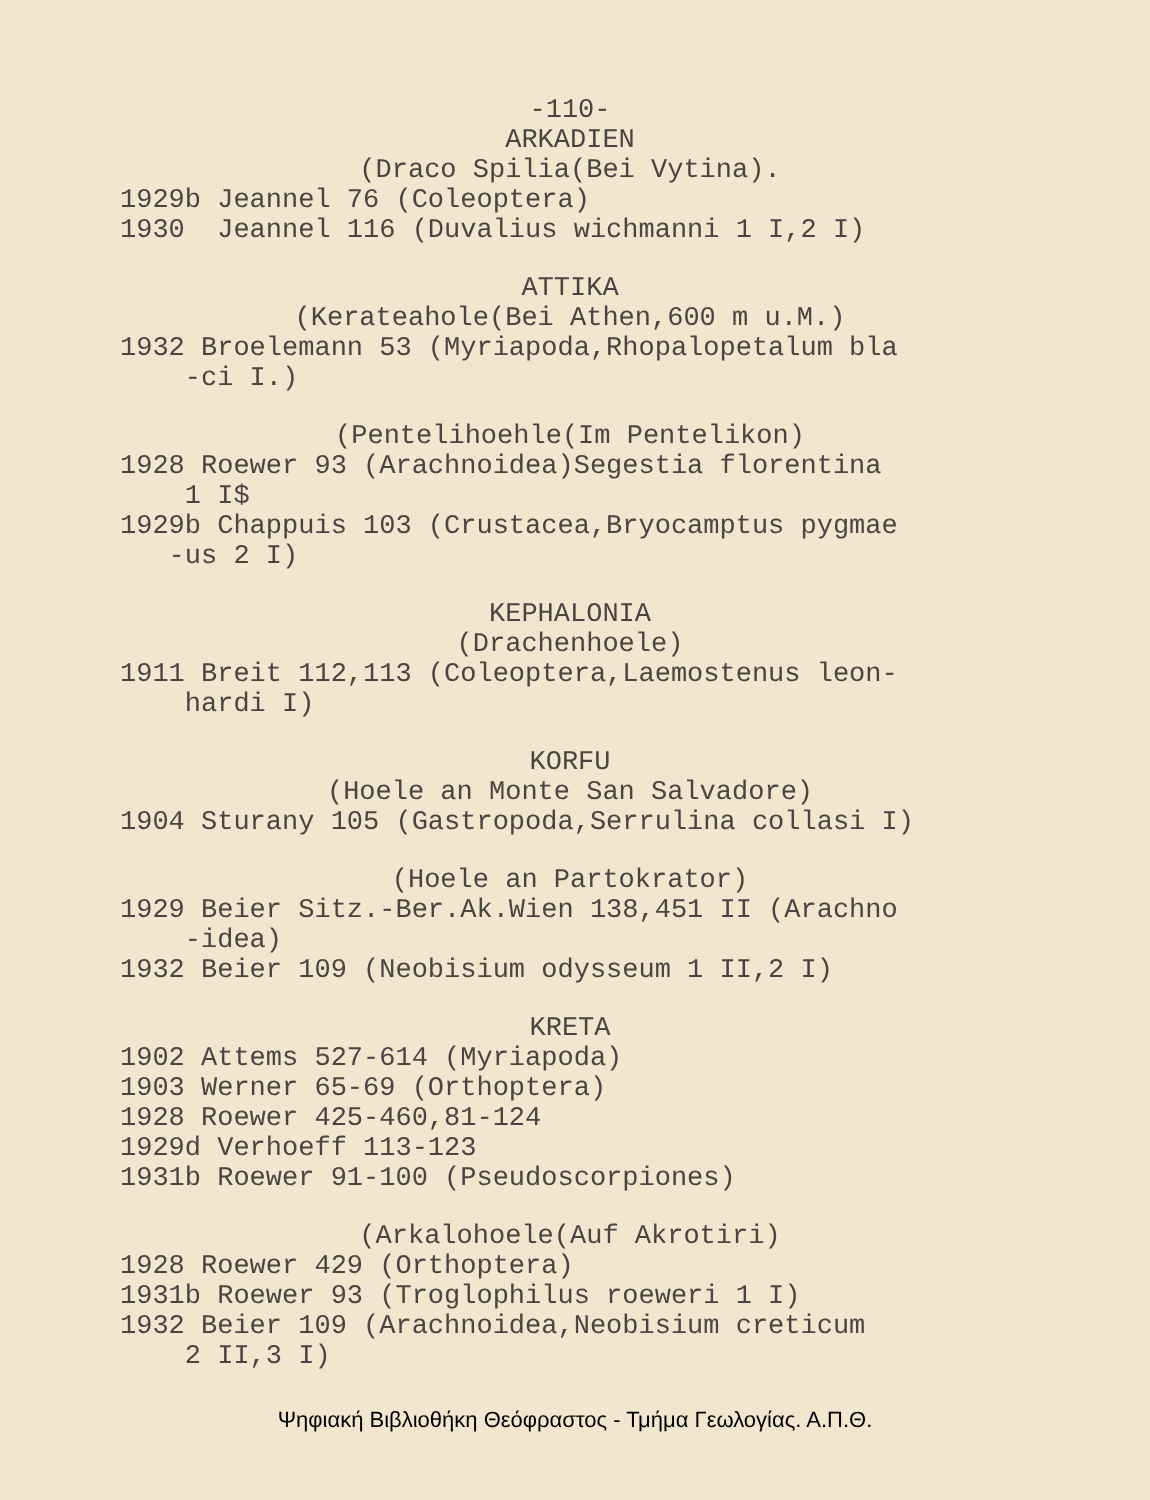-110-
ARKADIEN
(Draco Spilia(Bei Vytina).
1929b Jeannel 76 (Coleoptera)
1930 Jeannel 116 (Duvalius wichmanni 1 I,2 I)
ATTIKA
(Kerateahole(Bei Athen,600 m u.M.)
1932 Broelemann 53 (Myriapoda,Rhopalopetalum bla -ci I.)
(Pentelihoehle(Im Pentelikon)
1928 Roewer 93 (Arachnoidea)Segestia florentina 1 I$
1929b Chappuis 103 (Crustacea,Bryocamptus pygmae -us 2 I)
KEPHALONIA
(Drachenhoele)
1911 Breit 112,113 (Coleoptera,Laemostenus leon- hardi I)
KORFU
(Hoele an Monte San Salvadore)
1904 Sturany 105 (Gastropoda,Serrulina collasi I)
(Hoele an Partokrator)
1929 Beier Sitz.-Ber.Ak.Wien 138,451 II (Arachno -idea)
1932 Beier 109 (Neobisium odysseum 1 II,2 I)
KRETA
1902 Attems 527-614 (Myriapoda)
1903 Werner 65-69 (Orthoptera)
1928 Roewer 425-460,81-124
1929d Verhoeff 113-123
1931b Roewer 91-100 (Pseudoscorpiones)
(Arkalohoele(Auf Akrotiri)
1928 Roewer 429 (Orthoptera)
1931b Roewer 93 (Troglophilus roeweri 1 I)
1932 Beier 109 (Arachnoidea,Neobisium creticum 2 II,3 I)
Ψηφιακή Βιβλιοθήκη Θεόφραστος - Τμήμα Γεωλογίας. Α.Π.Θ.